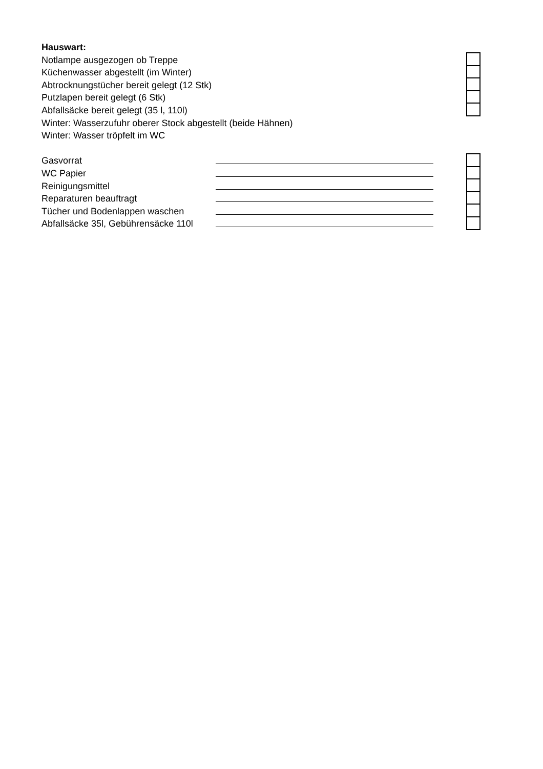Hauswart:
Notlampe ausgezogen ob Treppe
Küchenwasser abgestellt (im Winter)
Abtrocknungstücher bereit gelegt (12 Stk)
Putzlapen bereit gelegt (6 Stk)
Abfallsäcke bereit gelegt (35 l, 110l)
Winter: Wasserzufuhr oberer Stock abgestellt (beide Hähnen)
Winter: Wasser tröpfelt im WC
Gasvorrat
WC Papier
Reinigungsmittel
Reparaturen beauftragt
Tücher und Bodenlappen waschen
Abfallsäcke 35l, Gebührensäcke 110l